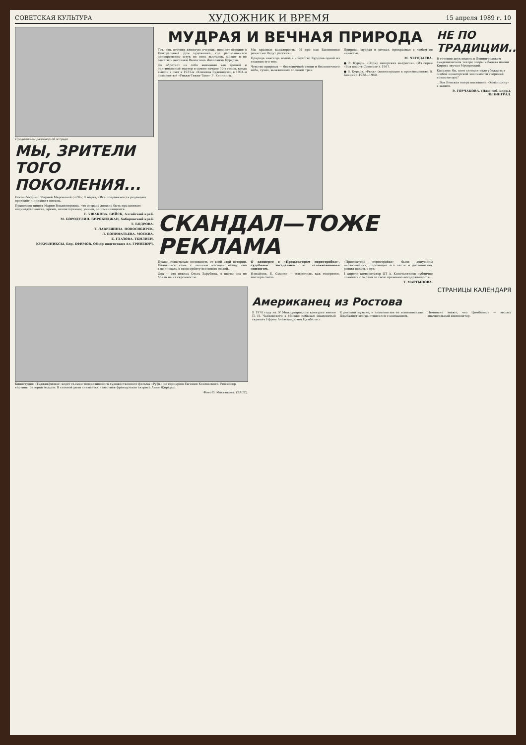СОВЕТСКАЯ КУЛЬТУРА ХУДОЖНИК И ВРЕМЯ 15 апреля 1989 г. 10
Продолжаем разговор об эстраде
МЫ, ЗРИТЕЛИ ТОГО ПОКОЛЕНИЯ...
После беседы с Марией Мироновой («СК», 8 марта, «Все поправимо») в редакцию приходят и приходят письма.
Правильно пишет Мария Владимировна, что эстрада должна быть праздником индивидуальности, ярким, неповторимым, умным, запоминающимся.
Г. УШАКОВА. БИЙСК, Алтайский край.
М. БОРОДУЛИН. БИРОБИДЖАН, Хабаровский край.
Т. БОДРОВА.
Т. ЛАВРЕШИНА. НОВОСИБИРСК.
Л. БОНИФАТЬЕВА. МОСКВА.
Е. ГЛАЗОВА. ТБИЛИСИ.
КУКРЫНИКСЫ, Бор. ЕФИМОВ. Обзор подготовил Ал. ГРИНЕВИЧ.
МУДРАЯ И ВЕЧНАЯ ПРИРОДА
Тот, кто, отстояв длинную очередь, попадет сегодня в Центральный Дом художника, где расположится одновременно штук не семь выставок, может и не заметить выставки Валентина Ивановича Курдова.
Он обретает на себя внимание как зрелый и оригинальный мастер в самом начале 30-х годов, когда вышли в свет в 1931-м «Конница Буденного», в 1934-м знаменитый «Рикки-Тикки-Тави» Р. Киплинга.
Мы красные кавалеристы, И про нас Былинники речистые Ведут рассказ...
Природа навсегда вошла в искусство Курдова одной из главных его тем.
Чувство природы — бесконечной степи и бесконечного неба, сухих, выжженных солнцем трав.
Природа, мудрая и вечная, прекрасная в любом ее ненастье.
М. ЧЕГОДАЕВА.
● В. Курдов. «Отряд питерских матросов». (Из серии «Вся власть Советам»). 1967.
● В. Курдов. «Рысь» (иллюстрация к произведениям В. Бианки). 1938—1940.
СКАНДАЛ—ТОЖЕ РЕКЛАМА
Право, испытываю неловкость от всей этой истории. Начавшись семь с лишним месяцев назад, она взволновала в свою орбиту все новых людей.
Она — это певица Ольга Зарубина. А цветы она не брала не из скромности.
О концерте с «Прожектором перестройки», судебным заседанием и телевизионным эпилогом.
Измайлов, Е. Смолин — известные, как говорится, мастера смеха.
«Прожекторе перестройки» были допущены высказывания, порочащие его честь и достоинство, решил подать в суд.
1 апреля комментатор ЦТ А. Константинов публично покаялся с экрана за свою прежнюю несдержанность.
Т. МАРТЫНОВА.
НЕ ПО ТРАДИЦИИ...
В течение двух недель в Ленинградском академическом театре оперы и балета имени Кирова звучал Мусоргский.
Казалось бы, кого сегодня надо убеждать в особой новаторской значимости творений композитора?
...Вот Венская опера поставила «Хованщину» в записи.
Э. ГОРЧАКОВА. (Наш соб. корр.). ЛЕНИНГРАД.
Киностудия «Таджикфильм» ведет съемки телевизионного художественного фильма «Руфь» по сценарию Евгения Козловского. Режиссер картины Валерий Ахадов. В главной роли снимается известная французская актриса Анни Жирардо.
Фото В. Мастюкова. (ТАСС).
СТРАНИЦЫ КАЛЕНДАРЯ
Американец из Ростова
В 1970 году на IV Международном конкурсе имени П. И. Чайковского в Москве побывал знаменитый скрипач Ефрем Александрович Цимбалист.
К русской музыке, и знаменитым ее исполнителям Цимбалист всегда относился с вниманием.
Немногие знают, что Цимбалист — весьма значительный композитор.